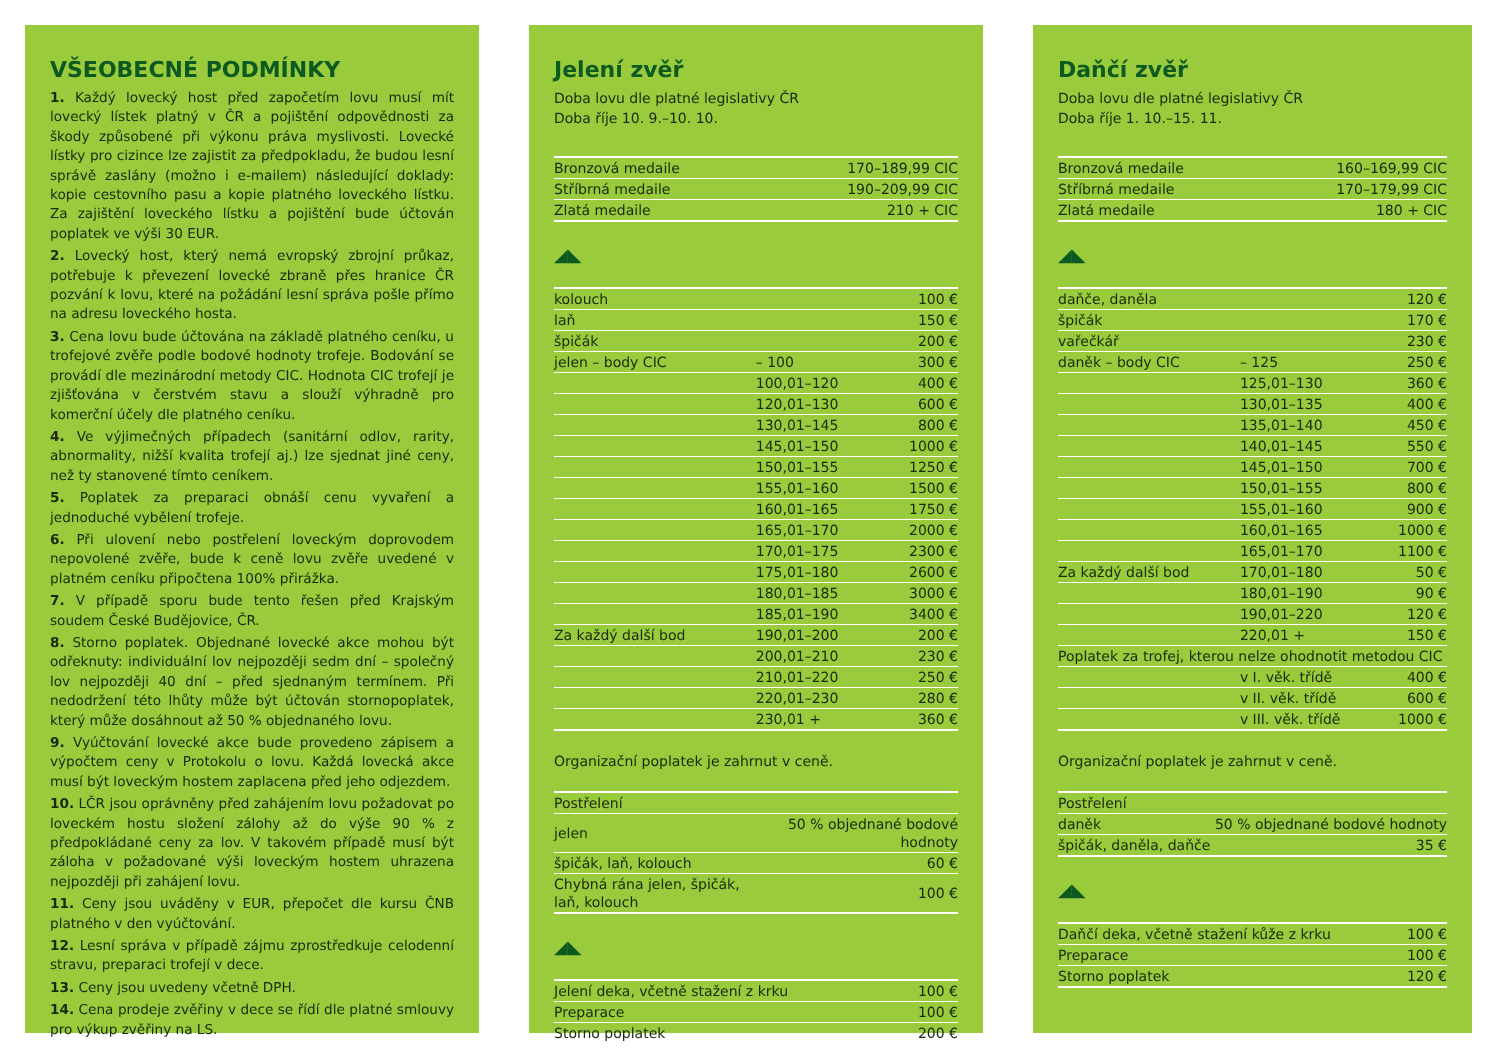VŠEOBECNÉ PODMÍNKY
1. Každý lovecký host před započetím lovu musí mít lovecký lístek platný v ČR a pojištění odpovědnosti za škody způsobené při výkonu práva myslivosti. Lovecké lístky pro cizince lze zajistit za předpokladu, že budou lesní správě zaslány (možno i e-mailem) následující doklady: kopie cestovního pasu a kopie platného loveckého lístku. Za zajištění loveckého lístku a pojištění bude účtován poplatek ve výši 30 EUR.
2. Lovecký host, který nemá evropský zbrojní průkaz, potřebuje k převezení lovecké zbraně přes hranice ČR pozvání k lovu, které na požádání lesní správa pošle přímo na adresu loveckého hosta.
3. Cena lovu bude účtována na základě platného ceníku, u trofejové zvěře podle bodové hodnoty trofeje. Bodování se provádí dle mezinárodní metody CIC. Hodnota CIC trofejí je zjišťována v čerstvém stavu a slouží výhradně pro komerční účely dle platného ceníku.
4. Ve výjimečných případech (sanitární odlov, rarity, abnormality, nižší kvalita trofejí aj.) lze sjednat jiné ceny, než ty stanovené tímto ceníkem.
5. Poplatek za preparaci obnáší cenu vyvaření a jednoduché vybělení trofeje.
6. Při ulovení nebo postřelení loveckým doprovodem nepovolené zvěře, bude k ceně lovu zvěře uvedené v platném ceníku připočtena 100% přirážka.
7. V případě sporu bude tento řešen před Krajským soudem České Budějovice, ČR.
8. Storno poplatek. Objednané lovecké akce mohou být odřeknuty: individuální lov nejpozději sedm dní – společný lov nejpozději 40 dní – před sjednaným termínem. Při nedodržení této lhůty může být účtován stornopoplatek, který může dosáhnout až 50 % objednaného lovu.
9. Vyúčtování lovecké akce bude provedeno zápisem a výpočtem ceny v Protokolu o lovu. Každá lovecká akce musí být loveckým hostem zaplacena před jeho odjezdem.
10. LČR jsou oprávněny před zahájením lovu požadovat po loveckém hostu složení zálohy až do výše 90 % z předpokládané ceny za lov. V takovém případě musí být záloha v požadované výši loveckým hostem uhrazena nejpozději při zahájení lovu.
11. Ceny jsou uváděny v EUR, přepočet dle kursu ČNB platného v den vyúčtování.
12. Lesní správa v případě zájmu zprostředkuje celodenní stravu, preparaci trofejí v dece.
13. Ceny jsou uvedeny včetně DPH.
14. Cena prodeje zvěřiny v dece se řídí dle platné smlouvy pro výkup zvěřiny na LS.
Jelení zvěř
Doba lovu dle platné legislativy ČR
Doba říje 10. 9.–10. 10.
| Bronzová medaile | 170–189,99 CIC |
| Stříbrná medaile | 190–209,99 CIC |
| Zlatá medaile | 210 + CIC |
◢◣
| kolouch | | 100 € |
| laň | | 150 € |
| špičák | | 200 € |
| jelen – body CIC | – 100 | 300 € |
| | 100,01–120 | 400 € |
| | 120,01–130 | 600 € |
| | 130,01–145 | 800 € |
| | 145,01–150 | 1000 € |
| | 150,01–155 | 1250 € |
| | 155,01–160 | 1500 € |
| | 160,01–165 | 1750 € |
| | 165,01–170 | 2000 € |
| | 170,01–175 | 2300 € |
| | 175,01–180 | 2600 € |
| | 180,01–185 | 3000 € |
| | 185,01–190 | 3400 € |
| Za každý další bod | 190,01–200 | 200 € |
| | 200,01–210 | 230 € |
| | 210,01–220 | 250 € |
| | 220,01–230 | 280 € |
| | 230,01 + | 360 € |
Organizační poplatek je zahrnut v ceně.
| Postřelení | |
| jelen | 50 % objednané bodové hodnoty |
| špičák, laň, kolouch | 60 € |
| Chybná rána jelen, špičák, laň, kolouch | 100 € |
◢◣
| Jelení deka, včetně stažení z krku | 100 € |
| Preparace | 100 € |
| Storno poplatek | 200 € |
Daňčí zvěř
Doba lovu dle platné legislativy ČR
Doba říje 1. 10.–15. 11.
| Bronzová medaile | 160–169,99 CIC |
| Stříbrná medaile | 170–179,99 CIC |
| Zlatá medaile | 180 + CIC |
◢◣
| daňče, daněla | | 120 € |
| špičák | | 170 € |
| vařečkář | | 230 € |
| daněk – body CIC | – 125 | 250 € |
| | 125,01–130 | 360 € |
| | 130,01–135 | 400 € |
| | 135,01–140 | 450 € |
| | 140,01–145 | 550 € |
| | 145,01–150 | 700 € |
| | 150,01–155 | 800 € |
| | 155,01–160 | 900 € |
| | 160,01–165 | 1000 € |
| | 165,01–170 | 1100 € |
| Za každý další bod | 170,01–180 | 50 € |
| | 180,01–190 | 90 € |
| | 190,01–220 | 120 € |
| | 220,01 + | 150 € |
| Poplatek za trofej, kterou nelze ohodnotit metodou CIC | | |
| | v I. věk. třídě | 400 € |
| | v II. věk. třídě | 600 € |
| | v III. věk. třídě | 1000 € |
Organizační poplatek je zahrnut v ceně.
| Postřelení | |
| daněk | 50 % objednané bodové hodnoty |
| špičák, daněla, daňče | 35 € |
◢◣
| Daňčí deka, včetně stažení kůže z krku | 100 € |
| Preparace | 100 € |
| Storno poplatek | 120 € |